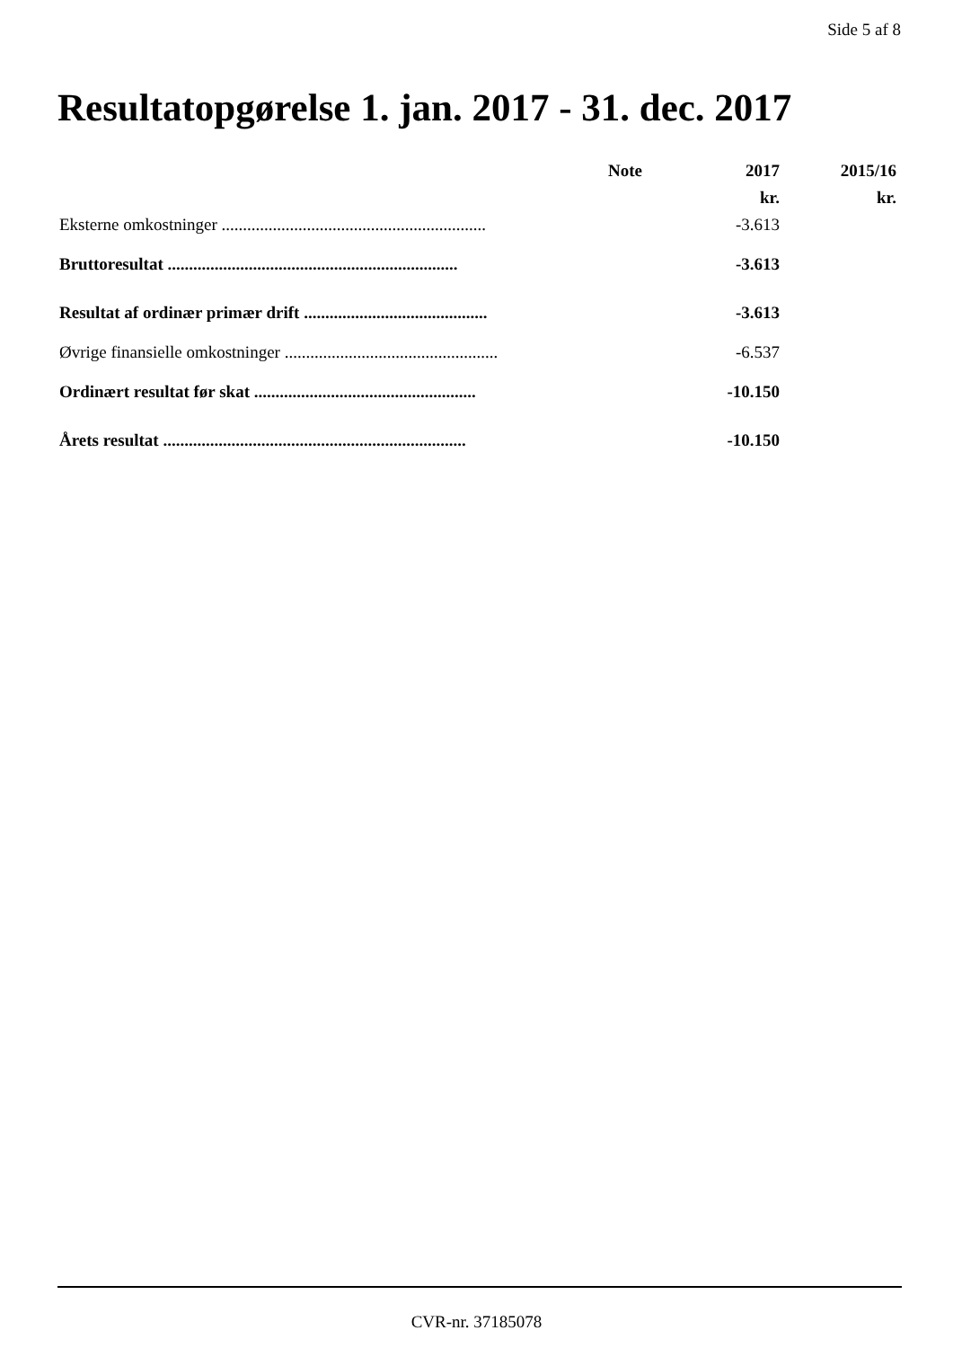Side 5 af 8
Resultatopgørelse 1. jan. 2017 - 31. dec. 2017
| | Note | 2017 | 2015/16 |
| --- | --- | --- | --- |
| | | kr. | kr. |
| Eksterne omkostninger .............................................................. | | -3.613 | |
| Bruttoresultat .................................................................... | | -3.613 | |
| Resultat af ordinær primær drift ........................................... | | -3.613 | |
| Øvrige finansielle omkostninger .................................................. | | -6.537 | |
| Ordinært resultat før skat .................................................... | | -10.150 | |
| Årets resultat ....................................................................... | | -10.150 | |
CVR-nr. 37185078